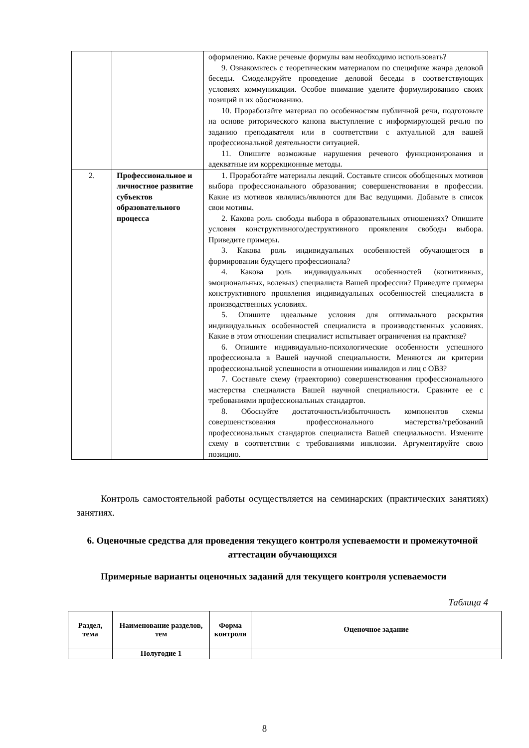| | | оформлению. Какие речевые формулы вам необходимо использовать? 9. Ознакомьтесь с теоретическим материалом по специфике жанра деловой беседы. Смоделируйте проведение деловой беседы в соответствующих условиях коммуникации. Особое внимание уделите формулированию своих позиций и их обоснованию. 10. Проработайте материал по особенностям публичной речи, подготовьте на основе риторического канона выступление с информирующей речью по заданию преподавателя или в соответствии с актуальной для вашей профессиональной деятельности ситуацией. 11. Опишите возможные нарушения речевого функционирования и адекватные им коррекционные методы. |
| 2. | Профессиональное и личностное развитие субъектов образовательного процесса | 1. Проработайте материалы лекций. Составьте список обобщенных мотивов выбора профессионального образования; совершенствования в профессии. Какие из мотивов являлись/являются для Вас ведущими. Добавьте в список свои мотивы. 2. Какова роль свободы выбора в образовательных отношениях? Опишите условия конструктивного/деструктивного проявления свободы выбора. Приведите примеры. 3. Какова роль индивидуальных особенностей обучающегося в формировании будущего профессионала? 4. Какова роль индивидуальных особенностей (когнитивных, эмоциональных, волевых) специалиста Вашей профессии? Приведите примеры конструктивного проявления индивидуальных особенностей специалиста в производственных условиях. 5. Опишите идеальные условия для оптимального раскрытия индивидуальных особенностей специалиста в производственных условиях. Какие в этом отношении специалист испытывает ограничения на практике? 6. Опишите индивидуально-психологические особенности успешного профессионала в Вашей научной специальности. Меняются ли критерии профессиональной успешности в отношении инвалидов и лиц с ОВЗ? 7. Составьте схему (траекторию) совершенствования профессионального мастерства специалиста Вашей научной специальности. Сравните ее с требованиями профессиональных стандартов. 8. Обоснуйте достаточность/избыточность компонентов схемы совершенствования профессионального мастерства/требований профессиональных стандартов специалиста Вашей специальности. Измените схему в соответствии с требованиями инклюзии. Аргументируйте свою позицию. |
Контроль самостоятельной работы осуществляется на семинарских (практических занятиях) занятиях.
6. Оценочные средства для проведения текущего контроля успеваемости и промежуточной аттестации обучающихся
Примерные варианты оценочных заданий для текущего контроля успеваемости
Таблица 4
| Раздел, тема | Наименование разделов, тем | Форма контроля | Оценочное задание |
| --- | --- | --- | --- |
| | Полугодие 1 | | |
8